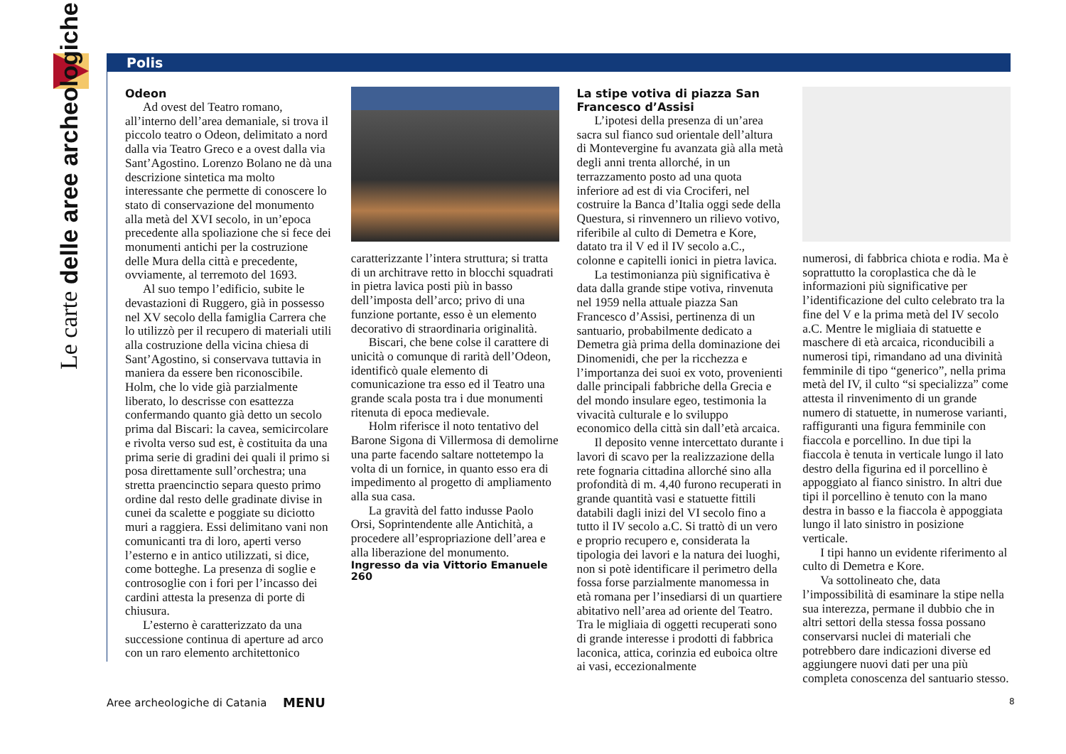Le carte delle aree archeologiche
Polis
Odeon
Ad ovest del Teatro romano, all’interno dell’area demaniale, si trova il piccolo teatro o Odeon, delimitato a nord dalla via Teatro Greco e a ovest dalla via Sant’Agostino. Lorenzo Bolano ne dà una descrizione sintetica ma molto interessante che permette di conoscere lo stato di conservazione del monumento alla metà del XVI secolo, in un’epoca precedente alla spoliazione che si fece dei monumenti antichi per la costruzione delle Mura della città e precedente, ovviamente, al terremoto del 1693.
Al suo tempo l’edificio, subite le devastazioni di Ruggero, già in possesso nel XV secolo della famiglia Carrera che lo utilizzò per il recupero di materiali utili alla costruzione della vicina chiesa di Sant’Agostino, si conservava tuttavia in maniera da essere ben riconoscibile. Holm, che lo vide già parzialmente liberato, lo descrisse con esattezza confermando quanto già detto un secolo prima dal Biscari: la cavea, semicircolare e rivolta verso sud est, è costituita da una prima serie di gradini dei quali il primo si posa direttamente sull’orchestra; una stretta praencinctio separa questo primo ordine dal resto delle gradinate divise in cunei da scalette e poggiate su diciotto muri a raggiera. Essi delimitano vani non comunicanti tra di loro, aperti verso l’esterno e in antico utilizzati, si dice, come botteghe. La presenza di soglie e controsoglie con i fori per l’incasso dei cardini attesta la presenza di porte di chiusura.
L’esterno è caratterizzato da una successione continua di aperture ad arco con un raro elemento architettonico
caratterizzante l’intera struttura; si tratta di un architrave retto in blocchi squadrati in pietra lavica posti più in basso dell’imposta dell’arco; privo di una funzione portante, esso è un elemento decorativo di straordinaria originalità.
Biscari, che bene colse il carattere di unicità o comunque di rarità dell’Odeon, identificò quale elemento di comunicazione tra esso ed il Teatro una grande scala posta tra i due monumenti ritenuta di epoca medievale.
Holm riferisce il noto tentativo del Barone Sigona di Villermosa di demolirne una parte facendo saltare nottetempo la volta di un fornice, in quanto esso era di impedimento al progetto di ampliamento alla sua casa.
La gravità del fatto indusse Paolo Orsi, Soprintendente alle Antichità, a procedere all’espropriazione dell’area e alla liberazione del monumento.
Ingresso da via Vittorio Emanuele 260
La stipe votiva di piazza San Francesco d’Assisi
L’ipotesi della presenza di un’area sacra sul fianco sud orientale dell’altura di Montevergine fu avanzata già alla metà degli anni trenta allorché, in un terrazzamento posto ad una quota inferiore ad est di via Crociferi, nel costruire la Banca d’Italia oggi sede della Questura, si rinvennero un rilievo votivo, riferibile al culto di Demetra e Kore, datato tra il V ed il IV secolo a.C., colonne e capitelli ionici in pietra lavica.
La testimonianza più significativa è data dalla grande stipe votiva, rinvenuta nel 1959 nella attuale piazza San Francesco d’Assisi, pertinenza di un santuario, probabilmente dedicato a Demetra già prima della dominazione dei Dinomenidi, che per la ricchezza e l’importanza dei suoi ex voto, provenienti dalle principali fabbriche della Grecia e del mondo insulare egeo, testimonia la vivacità culturale e lo sviluppo economico della città sin dall’età arcaica.
Il deposito venne intercettato durante i lavori di scavo per la realizzazione della rete fognaria cittadina allorché sino alla profondità di m. 4,40 furono recuperati in grande quantità vasi e statuette fittili databili dagli inizi del VI secolo fino a tutto il IV secolo a.C. Si trattò di un vero e proprio recupero e, considerata la tipologia dei lavori e la natura dei luoghi, non si potè identificare il perimetro della fossa forse parzialmente manomessa in età romana per l’insediarsi di un quartiere abitativo nell’area ad oriente del Teatro. Tra le migliaia di oggetti recuperati sono di grande interesse i prodotti di fabbrica laconica, attica, corinzia ed euboica oltre ai vasi, eccezionalmente
numerosi, di fabbrica chiota e rodia. Ma è soprattutto la coroplastica che dà le informazioni più significative per l’identificazione del culto celebrato tra la fine del V e la prima metà del IV secolo a.C. Mentre le migliaia di statuette e maschere di età arcaica, riconducibili a numerosi tipi, rimandano ad una divinità femminile di tipo “generico”, nella prima metà del IV, il culto “si specializza” come attesta il rinvenimento di un grande numero di statuette, in numerose varianti, raffiguranti una figura femminile con fiaccola e porcellino. In due tipi la fiaccola è tenuta in verticale lungo il lato destro della figurina ed il porcellino è appoggiato al fianco sinistro. In altri due tipi il porcellino è tenuto con la mano destra in basso e la fiaccola è appoggiata lungo il lato sinistro in posizione verticale.
I tipi hanno un evidente riferimento al culto di Demetra e Kore.
Va sottolineato che, data l’impossibilità di esaminare la stipe nella sua interezza, permane il dubbio che in altri settori della stessa fossa possano conservarsi nuclei di materiali che potrebbero dare indicazioni diverse ed aggiungere nuovi dati per una più completa conoscenza del santuario stesso.
Aree archeologiche di Catania MENU 8